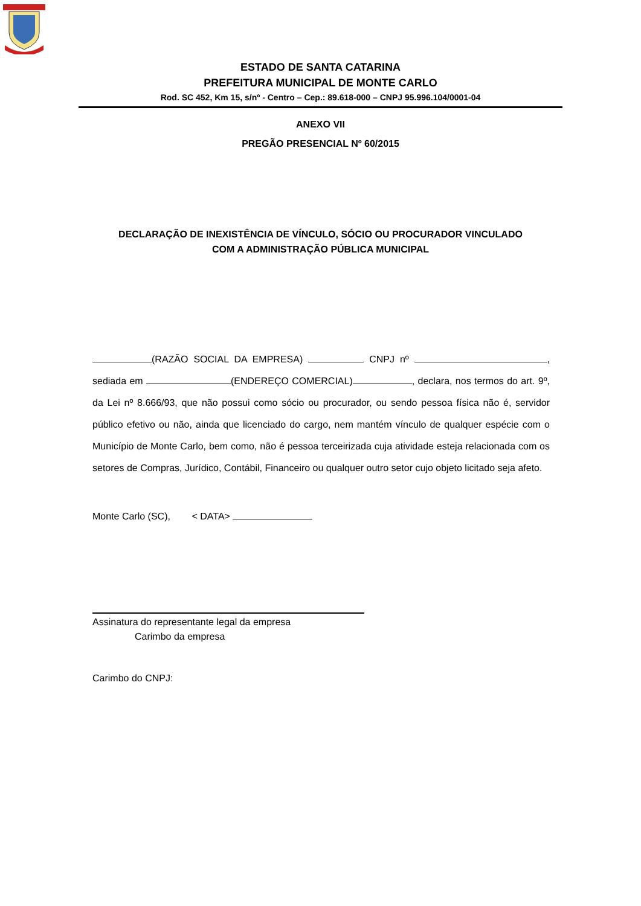ESTADO DE SANTA CATARINA
PREFEITURA MUNICIPAL DE MONTE CARLO
Rod. SC 452, Km 15, s/nº - Centro – Cep.: 89.618-000 – CNPJ 95.996.104/0001-04
ANEXO VII
PREGÃO PRESENCIAL Nº 60/2015
DECLARAÇÃO DE INEXISTÊNCIA DE VÍNCULO, SÓCIO OU PROCURADOR VINCULADO
COM A ADMINISTRAÇÃO PÚBLICA MUNICIPAL
(RAZÃO SOCIAL DA EMPRESA) CNPJ nº , sediada em (ENDEREÇO COMERCIAL) , declara, nos termos do art. 9º, da Lei nº 8.666/93, que não possui como sócio ou procurador, ou sendo pessoa física não é, servidor público efetivo ou não, ainda que licenciado do cargo, nem mantém vínculo de qualquer espécie com o Município de Monte Carlo, bem como, não é pessoa terceirizada cuja atividade esteja relacionada com os setores de Compras, Jurídico, Contábil, Financeiro ou qualquer outro setor cujo objeto licitado seja afeto.
Monte Carlo (SC), < DATA>
Assinatura do representante legal da empresa
Carimbo da empresa
Carimbo do CNPJ: